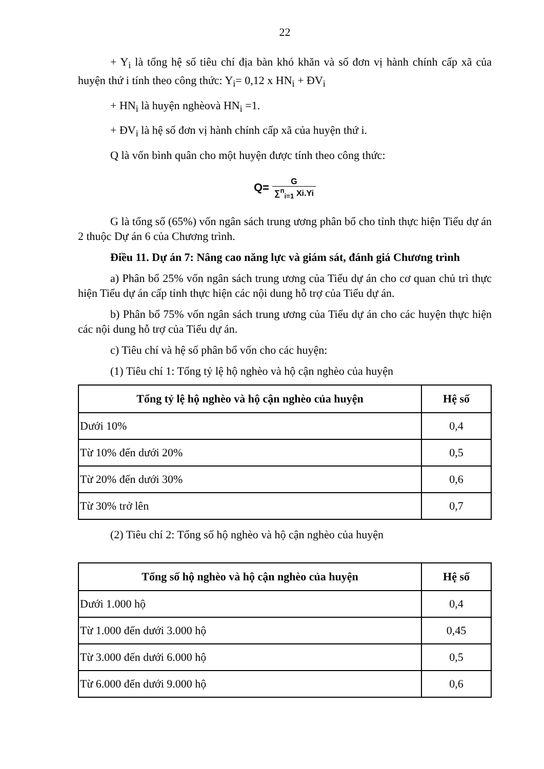22
+ Y<sub>i</sub> là tổng hệ số tiêu chí địa bàn khó khăn và số đơn vị hành chính cấp xã của huyện thứ i tính theo công thức: Y<sub>i</sub>= 0,12 x HN<sub>i</sub> + ĐV<sub>i</sub>
+ HN<sub>i</sub> là huyện nghèovà HN<sub>i</sub> =1.
+ ĐV<sub>i</sub> là hệ số đơn vị hành chính cấp xã của huyện thứ i.
Q là vốn bình quân cho một huyện được tính theo công thức:
Q= G ∑<sup>n</sup><sub>i=1</sub> Xi.Yi
G là tổng số (65%) vốn ngân sách trung ương phân bổ cho tỉnh thực hiện Tiểu dự án 2 thuộc Dự án 6 của Chương trình.
Điều 11. Dự án 7: Nâng cao năng lực và giám sát, đánh giá Chương trình
a) Phân bổ 25% vốn ngân sách trung ương của Tiểu dự án cho cơ quan chủ trì thực hiện Tiểu dự án cấp tỉnh thực hiện các nội dung hỗ trợ của Tiểu dự án.
b) Phân bổ 75% vốn ngân sách trung ương của Tiểu dự án cho các huyện thực hiện các nội dung hỗ trợ của Tiểu dự án.
c) Tiêu chí và hệ số phân bổ vốn cho các huyện:
(1) Tiêu chí 1: Tổng tỷ lệ hộ nghèo và hộ cận nghèo của huyện
| Tổng tỷ lệ hộ nghèo và hộ cận nghèo của huyện | Hệ số |
| --- | --- |
| Dưới 10% | 0,4 |
| Từ 10% đến dưới 20% | 0,5 |
| Từ 20% đến dưới 30% | 0,6 |
| Từ 30% trở lên | 0,7 |
(2) Tiêu chí 2: Tổng số hộ nghèo và hộ cận nghèo của huyện
| Tổng số hộ nghèo và hộ cận nghèo của huyện | Hệ số |
| --- | --- |
| Dưới 1.000 hộ | 0,4 |
| Từ 1.000 đến dưới 3.000 hộ | 0,45 |
| Từ 3.000 đến dưới 6.000 hộ | 0,5 |
| Từ 6.000 đến dưới 9.000 hộ | 0,6 |